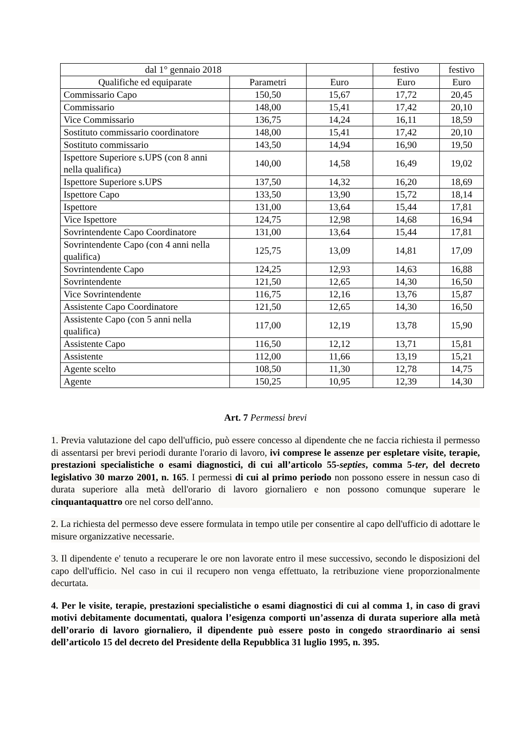| dal 1° gennaio 2018 | | | festivo | festivo |
| --- | --- | --- | --- | --- |
| Qualifiche ed equiparate | Parametri | Euro | Euro | Euro |
| Commissario Capo | 150,50 | 15,67 | 17,72 | 20,45 |
| Commissario | 148,00 | 15,41 | 17,42 | 20,10 |
| Vice Commissario | 136,75 | 14,24 | 16,11 | 18,59 |
| Sostituto commissario coordinatore | 148,00 | 15,41 | 17,42 | 20,10 |
| Sostituto commissario | 143,50 | 14,94 | 16,90 | 19,50 |
| Ispettore Superiore s.UPS (con 8 anni nella qualifica) | 140,00 | 14,58 | 16,49 | 19,02 |
| Ispettore Superiore s.UPS | 137,50 | 14,32 | 16,20 | 18,69 |
| Ispettore Capo | 133,50 | 13,90 | 15,72 | 18,14 |
| Ispettore | 131,00 | 13,64 | 15,44 | 17,81 |
| Vice Ispettore | 124,75 | 12,98 | 14,68 | 16,94 |
| Sovrintendente Capo Coordinatore | 131,00 | 13,64 | 15,44 | 17,81 |
| Sovrintendente Capo (con 4 anni nella qualifica) | 125,75 | 13,09 | 14,81 | 17,09 |
| Sovrintendente Capo | 124,25 | 12,93 | 14,63 | 16,88 |
| Sovrintendente | 121,50 | 12,65 | 14,30 | 16,50 |
| Vice Sovrintendente | 116,75 | 12,16 | 13,76 | 15,87 |
| Assistente Capo Coordinatore | 121,50 | 12,65 | 14,30 | 16,50 |
| Assistente Capo (con 5 anni nella qualifica) | 117,00 | 12,19 | 13,78 | 15,90 |
| Assistente Capo | 116,50 | 12,12 | 13,71 | 15,81 |
| Assistente | 112,00 | 11,66 | 13,19 | 15,21 |
| Agente scelto | 108,50 | 11,30 | 12,78 | 14,75 |
| Agente | 150,25 | 10,95 | 12,39 | 14,30 |
Art. 7 Permessi brevi
1. Previa valutazione del capo dell'ufficio, può essere concesso al dipendente che ne faccia richiesta il permesso di assentarsi per brevi periodi durante l'orario di lavoro, ivi comprese le assenze per espletare visite, terapie, prestazioni specialistiche o esami diagnostici, di cui all’articolo 55-septies, comma 5-ter, del decreto legislativo 30 marzo 2001, n. 165. I permessi di cui al primo periodo non possono essere in nessun caso di durata superiore alla metà dell'orario di lavoro giornaliero e non possono comunque superare le cinquantaquattro ore nel corso dell'anno.
2. La richiesta del permesso deve essere formulata in tempo utile per consentire al capo dell'ufficio di adottare le misure organizzative necessarie.
3. Il dipendente e' tenuto a recuperare le ore non lavorate entro il mese successivo, secondo le disposizioni del capo dell'ufficio. Nel caso in cui il recupero non venga effettuato, la retribuzione viene proporzionalmente decurtata.
4. Per le visite, terapie, prestazioni specialistiche o esami diagnostici di cui al comma 1, in caso di gravi motivi debitamente documentati, qualora l’esigenza comporti un’assenza di durata superiore alla metà dell’orario di lavoro giornaliero, il dipendente può essere posto in congedo straordinario ai sensi dell’articolo 15 del decreto del Presidente della Repubblica 31 luglio 1995, n. 395.